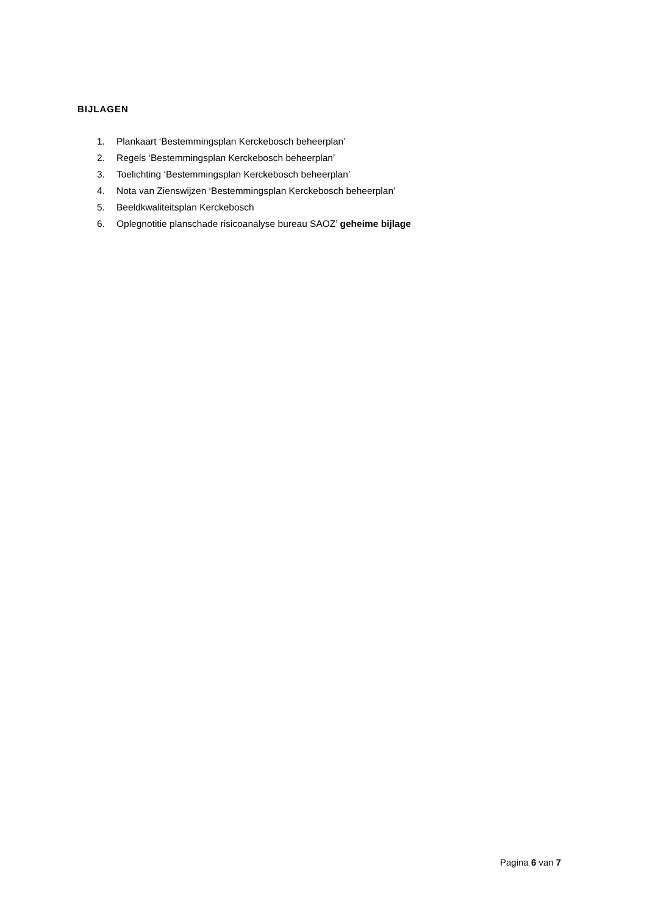BIJLAGEN
1. Plankaart ‘Bestemmingsplan Kerckebosch beheerplan’
2. Regels ‘Bestemmingsplan Kerckebosch beheerplan’
3. Toelichting ‘Bestemmingsplan Kerckebosch beheerplan’
4. Nota van Zienswijzen ‘Bestemmingsplan Kerckebosch beheerplan’
5. Beeldkwaliteitsplan Kerckebosch
6. Oplegnotitie planschade risicoanalyse bureau SAOZ’ geheime bijlage
Pagina 6 van 7